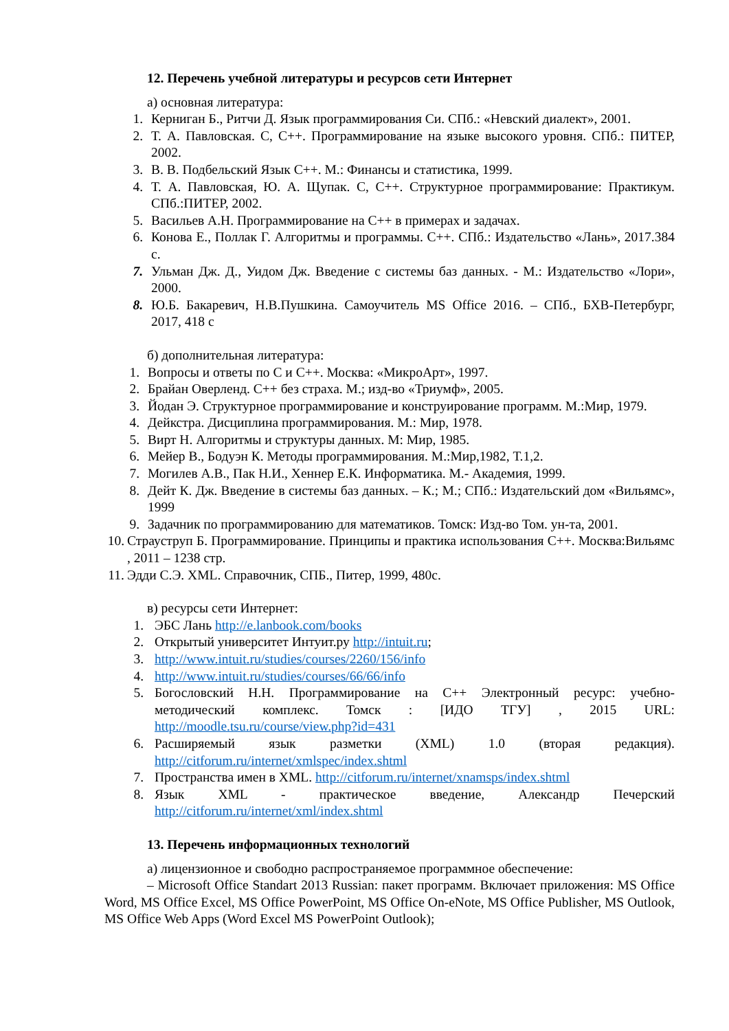12. Перечень учебной литературы и ресурсов сети Интернет
а) основная литература:
1. Керниган Б., Ритчи Д. Язык программирования Си. СПб.: «Невский диалект», 2001.
2. Т. А. Павловская. С, С++. Программирование на языке высокого уровня. СПб.: ПИТЕР, 2002.
3. В. В. Подбельский Язык С++. М.: Финансы и статистика, 1999.
4. Т. А. Павловская, Ю. А. Щупак. С, С++. Структурное программирование: Практикум. СПб.:ПИТЕР, 2002.
5. Васильев А.Н. Программирование на С++ в примерах и задачах.
6. Конова Е., Поллак Г. Алгоритмы и программы. С++. СПб.: Издательство «Лань», 2017.384 с.
7. Ульман Дж. Д., Уидом Дж. Введение с системы баз данных. - М.: Издательство «Лори», 2000.
8. Ю.Б. Бакаревич, Н.В.Пушкина. Самоучитель MS Office 2016. – СПб., БХВ-Петербург, 2017, 418 с
б) дополнительная литература:
1. Вопросы и ответы по С и С++. Москва: «МикроАрт», 1997.
2. Брайан Оверленд. С++ без страха. М.; изд-во «Триумф», 2005.
3. Йодан Э. Структурное программирование и конструирование программ. М.:Мир, 1979.
4. Дейкстра. Дисциплина программирования. М.: Мир, 1978.
5. Вирт Н. Алгоритмы и структуры данных. М: Мир, 1985.
6. Мейер В., Бодуэн К. Методы программирования. М.:Мир,1982, Т.1,2.
7. Могилев А.В., Пак Н.И., Хеннер Е.К. Информатика. М.- Академия, 1999.
8. Дейт К. Дж. Введение в системы баз данных. – К.; М.; СПб.: Издательский дом «Вильямс», 1999
9. Задачник по программированию для математиков. Томск: Изд-во Том. ун-та, 2001.
10. Страуструп Б. Программирование. Принципы и практика использования С++. Москва:Вильямс , 2011 – 1238 стр.
11. Эдди С.Э. XML. Справочник, СПБ., Питер, 1999, 480с.
в) ресурсы сети Интернет:
1. ЭБС Лань http://e.lanbook.com/books
2. Открытый университет Интуит.ру http://intuit.ru;
3. http://www.intuit.ru/studies/courses/2260/156/info
4. http://www.intuit.ru/studies/courses/66/66/info
5. Богословский Н.Н. Программирование на С++ Электронный ресурс: учебно-методический комплекс. Томск : [ИДО ТГУ] , 2015 URL: http://moodle.tsu.ru/course/view.php?id=431
6. Расширяемый язык разметки (XML) 1.0 (вторая редакция). http://citforum.ru/internet/xmlspec/index.shtml
7. Пространства имен в XML. http://citforum.ru/internet/xnamsps/index.shtml
8. Язык XML - практическое введение, Александр Печерский http://citforum.ru/internet/xml/index.shtml
13. Перечень информационных технологий
а) лицензионное и свободно распространяемое программное обеспечение:
– Microsoft Office Standart 2013 Russian: пакет программ. Включает приложения: MS Office Word, MS Office Excel, MS Office PowerPoint, MS Office On-eNote, MS Office Publisher, MS Outlook, MS Office Web Apps (Word Excel MS PowerPoint Outlook);